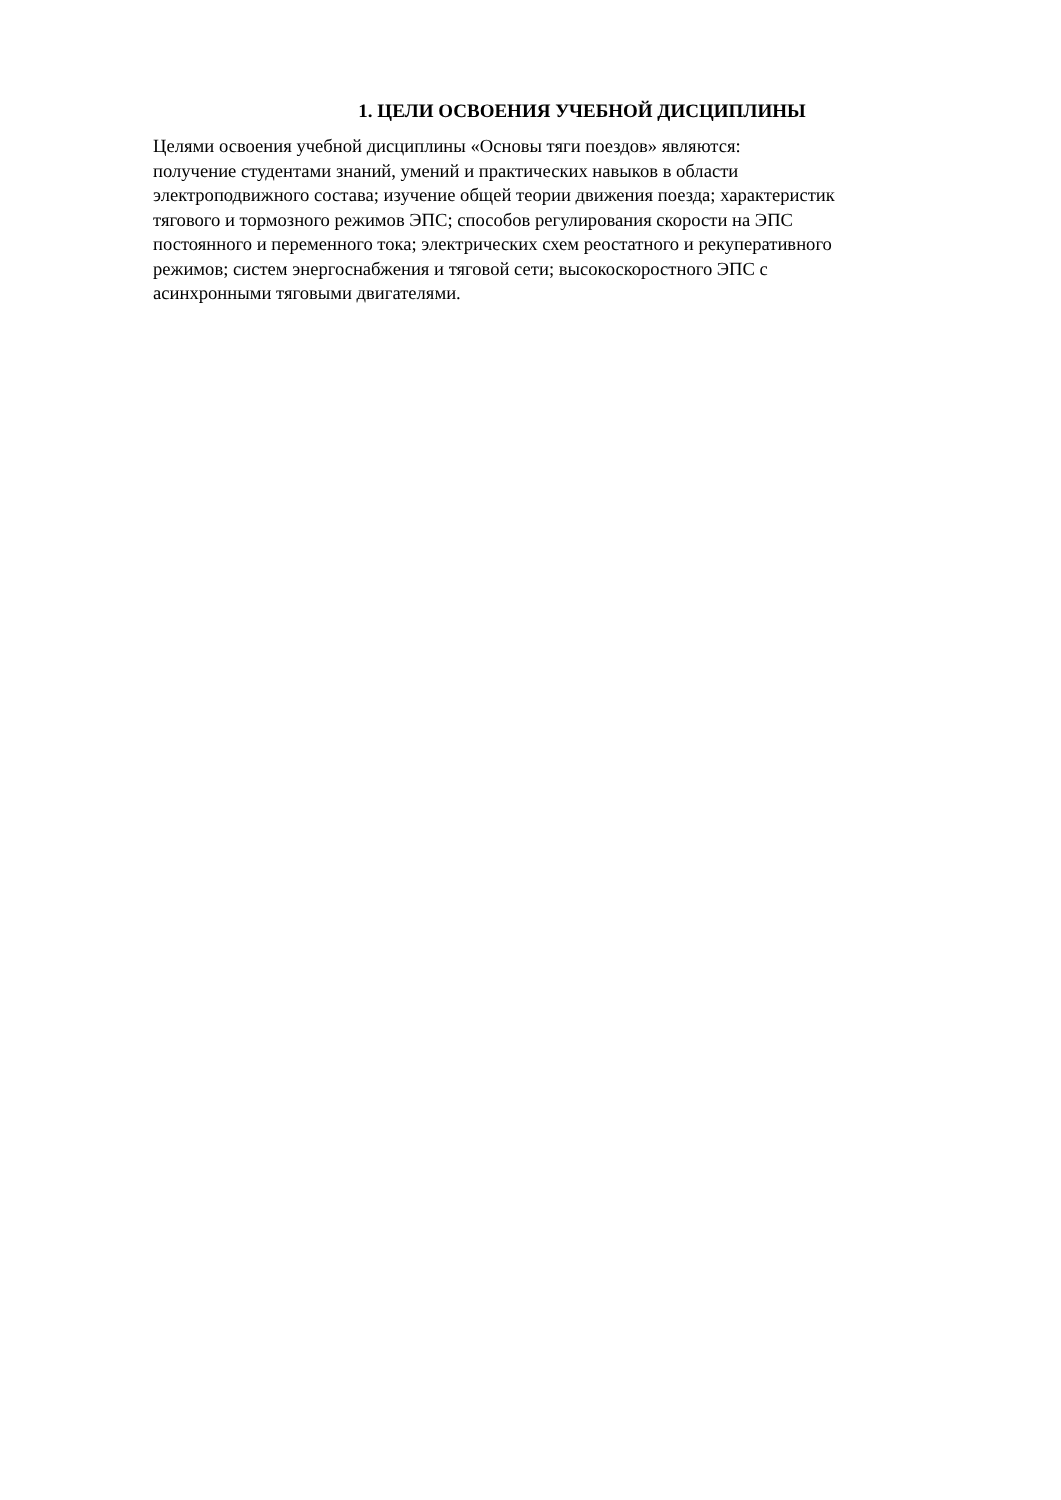1. ЦЕЛИ ОСВОЕНИЯ УЧЕБНОЙ ДИСЦИПЛИНЫ
Целями освоения учебной дисциплины «Основы тяги поездов» являются:
получение студентами знаний, умений и практических навыков в области
электроподвижного состава; изучение общей теории движения поезда; характеристик
тягового и тормозного режимов ЭПС; способов регулирования скорости на ЭПС
постоянного и переменного тока; электрических схем реостатного и рекуперативного
режимов; систем энергоснабжения и тяговой сети; высокоскоростного ЭПС с
асинхронными тяговыми двигателями.